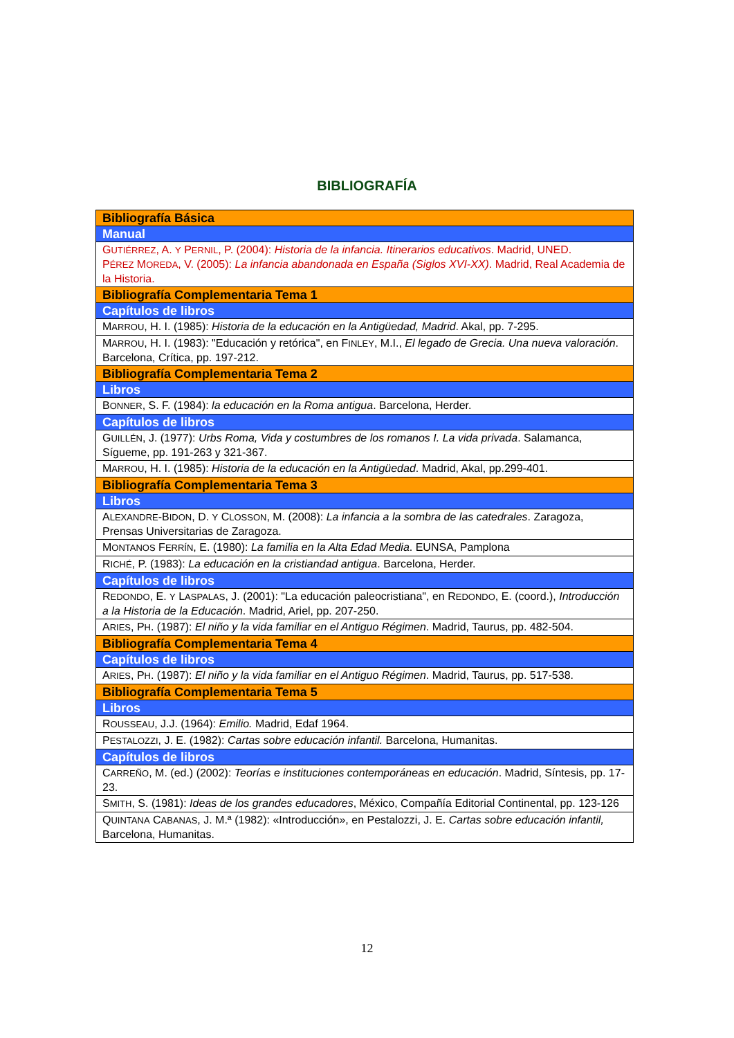BIBLIOGRAFÍA
| Bibliografía Básica |
| Manual |
| G UTIÉRREZ , A. Y P ERNIL , P. (2004): Historia de la infancia. Itinerarios educativos . Madrid, UNED. P ÉREZ M OREDA , V. (2005): La infancia abandonada en España (Siglos XVI-XX) . Madrid, Real Academia de la Historia. |
| Bibliografía Complementaria Tema 1 |
| Capítulos de libros |
| M ARROU , H. I. (1985): Historia de la educación en la Antigüedad, Madrid . Akal, pp. 7-295. |
| M ARROU , H. I. (1983): "Educación y retórica", en F INLEY , M.I., El legado de Grecia. Una nueva valoración . Barcelona, Crítica, pp. 197-212. |
| Bibliografía Complementaria Tema 2 |
| Libros |
| B ONNER , S. F. (1984): la educación en la Roma antigua . Barcelona, Herder. |
| Capítulos de libros |
| G UILLÉN , J. (1977): Urbs Roma, Vida y costumbres de los romanos I. La vida privada . Salamanca, Sígueme, pp. 191-263 y 321-367. |
| M ARROU , H. I. (1985): Historia de la educación en la Antigüedad . Madrid, Akal, pp.299-401. |
| Bibliografía Complementaria Tema 3 |
| Libros |
| A LEXANDRE -B IDON , D. Y C LOSSON , M. (2008): La infancia a la sombra de las catedrales . Zaragoza, Prensas Universitarias de Zaragoza. |
| M ONTANOS F ERRÍN , E. (1980): La familia en la Alta Edad Media . EUNSA, Pamplona |
| R ICHÉ , P. (1983): La educación en la cristiandad antigua . Barcelona, Herder. |
| Capítulos de libros |
| R EDONDO , E. Y L ASPALAS , J. (2001): "La educación paleocristiana", en R EDONDO , E. (coord.), Introducción a la Historia de la Educación . Madrid, Ariel, pp. 207-250. |
| A RIES , P H . (1987): El niño y la vida familiar en el Antiguo Régimen . Madrid, Taurus, pp. 482-504. |
| Bibliografía Complementaria Tema 4 |
| Capítulos de libros |
| A RIES , P H . (1987): El niño y la vida familiar en el Antiguo Régimen . Madrid, Taurus, pp. 517-538. |
| Bibliografía Complementaria Tema 5 |
| Libros |
| R OUSSEAU , J.J. (1964): Emilio. Madrid, Edaf 1964. |
| P ESTALOZZI , J. E. (1982): Cartas sobre educación infantil. Barcelona, Humanitas. |
| Capítulos de libros |
| C ARREÑO , M. (ed.) (2002): Teorías e instituciones contemporáneas en educación . Madrid, Síntesis, pp. 17-23. |
| S MITH , S. (1981): Ideas de los grandes educadores , México, Compañía Editorial Continental, pp. 123-126 |
| Q UINTANA C ABANAS , J. M.ª (1982): «Introducción», en Pestalozzi, J. E. Cartas sobre educación infantil, Barcelona, Humanitas. |
12